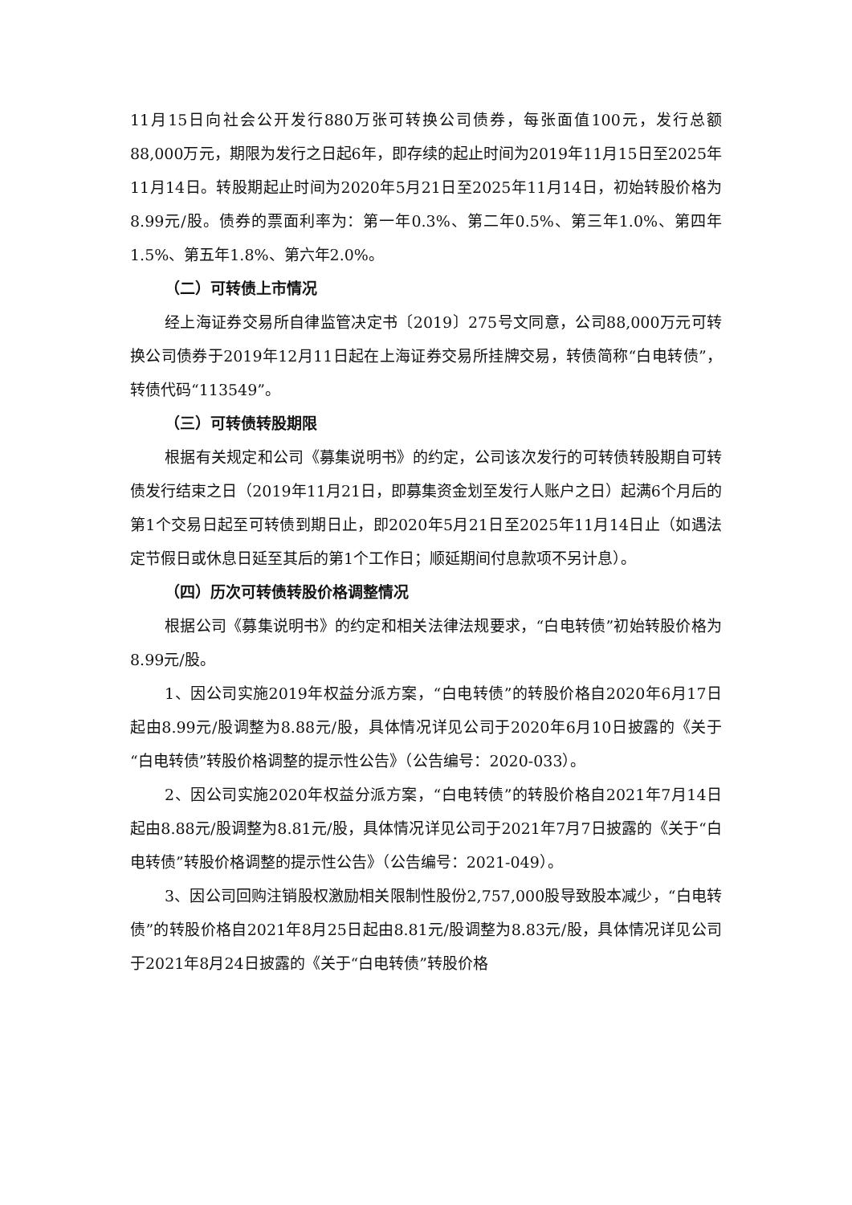11月15日向社会公开发行880万张可转换公司债券，每张面值100元，发行总额88,000万元，期限为发行之日起6年，即存续的起止时间为2019年11月15日至2025年11月14日。转股期起止时间为2020年5月21日至2025年11月14日，初始转股价格为8.99元/股。债券的票面利率为：第一年0.3%、第二年0.5%、第三年1.0%、第四年1.5%、第五年1.8%、第六年2.0%。
（二）可转债上市情况
经上海证券交易所自律监管决定书〔2019〕275号文同意，公司88,000万元可转换公司债券于2019年12月11日起在上海证券交易所挂牌交易，转债简称“白电转债”，转债代码“113549”。
（三）可转债转股期限
根据有关规定和公司《募集说明书》的约定，公司该次发行的可转债转股期自可转债发行结束之日（2019年11月21日，即募集资金划至发行人账户之日）起满6个月后的第1个交易日起至可转债到期日止，即2020年5月21日至2025年11月14日止（如遇法定节假日或休息日延至其后的第1个工作日；顺延期间付息款项不另计息）。
（四）历次可转债转股价格调整情况
根据公司《募集说明书》的约定和相关法律法规要求，“白电转债”初始转股价格为8.99元/股。
1、因公司实施2019年权益分派方案，“白电转债”的转股价格自2020年6月17日起由8.99元/股调整为8.88元/股，具体情况详见公司于2020年6月10日披露的《关于“白电转债”转股价格调整的提示性公告》（公告编号：2020-033）。
2、因公司实施2020年权益分派方案，“白电转债”的转股价格自2021年7月14日起由8.88元/股调整为8.81元/股，具体情况详见公司于2021年7月7日披露的《关于“白电转债”转股价格调整的提示性公告》（公告编号：2021-049）。
3、因公司回购注销股权激励相关限制性股份2,757,000股导致股本减少，“白电转债”的转股价格自2021年8月25日起由8.81元/股调整为8.83元/股，具体情况详见公司于2021年8月24日披露的《关于“白电转债”转股价格